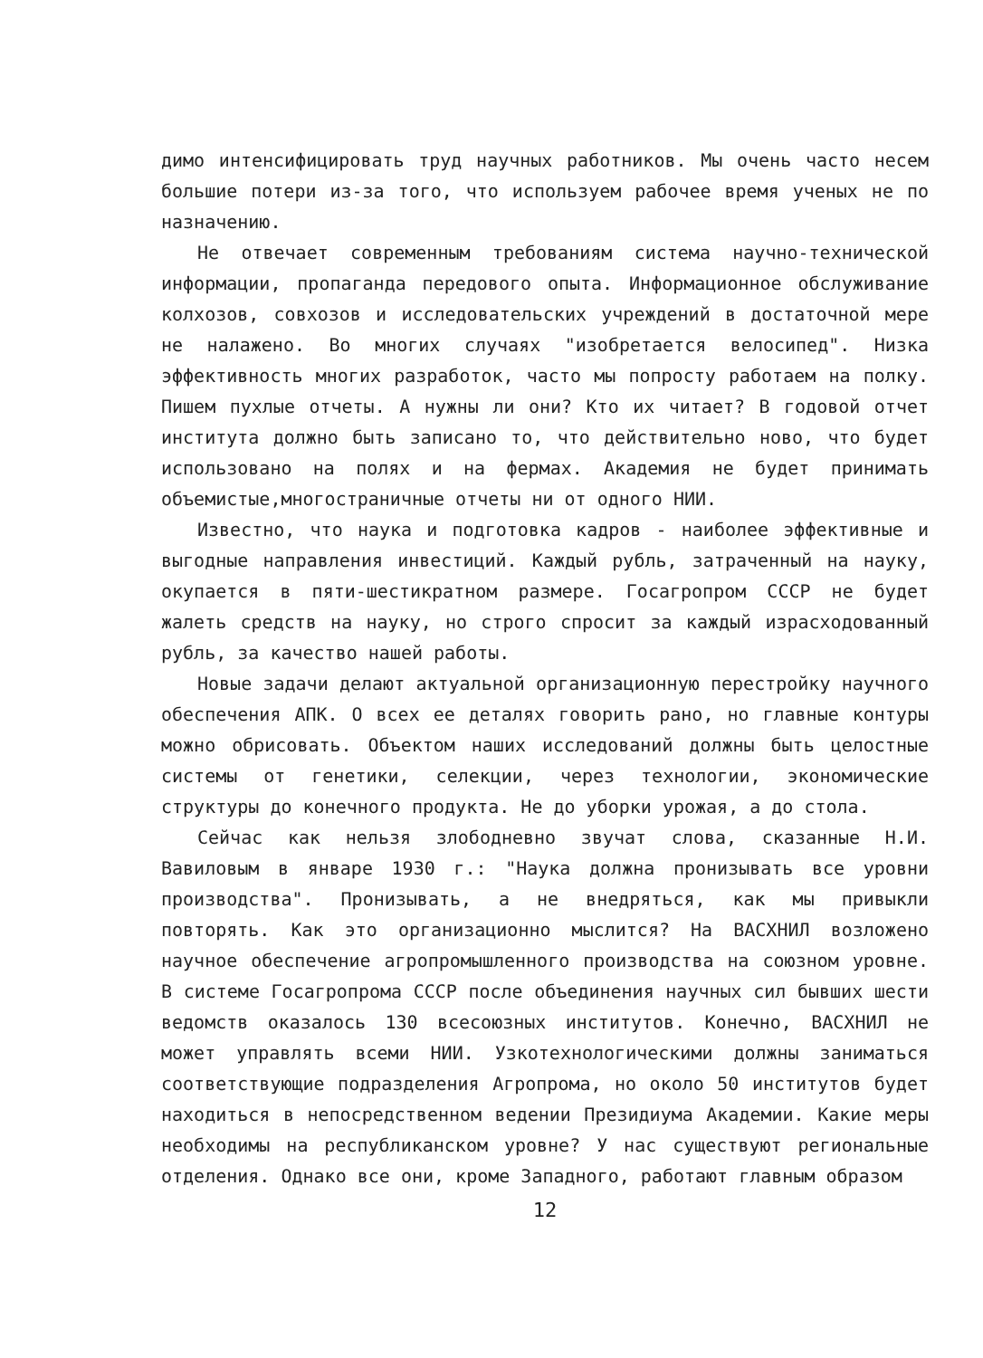димо интенсифицировать труд научных работников. Мы очень часто несем большие потери из-за того, что используем рабочее время ученых не по назначению.
Не отвечает современным требованиям система научно-технической информации, пропаганда передового опыта. Информационное обслуживание колхозов, совхозов и исследовательских учреждений в достаточной мере не налажено. Во многих случаях "изобретается велосипед". Низка эффективность многих разработок, часто мы попросту работаем на полку. Пишем пухлые отчеты. А нужны ли они? Кто их читает? В годовой отчет института должно быть записано то, что действительно ново, что будет использовано на полях и на фермах. Академия не будет принимать объемистые,многостраничные отчеты ни от одного НИИ.
Известно, что наука и подготовка кадров - наиболее эффективные и выгодные направления инвестиций. Каждый рубль, затраченный на науку, окупается в пяти-шестикратном размере. Госагропром СССР не будет жалеть средств на науку, но строго спросит за каждый израсходованный рубль, за качество нашей работы.
Новые задачи делают актуальной организационную перестройку научного обеспечения АПК. О всех ее деталях говорить рано, но главные контуры можно обрисовать. Объектом наших исследований должны быть целостные системы от генетики, селекции, через технологии, экономические структуры до конечного продукта. Не до уборки урожая, а до стола.
Сейчас как нельзя злободневно звучат слова, сказанные Н.И. Вавиловым в январе 1930 г.: "Наука должна пронизывать все уровни производства". Пронизывать, а не внедряться, как мы привыкли повторять. Как это организационно мыслится? На ВАСХНИЛ возложено научное обеспечение агропромышленного производства на союзном уровне. В системе Госагропрома СССР после объединения научных сил бывших шести ведомств оказалось 130 всесоюзных институтов. Конечно, ВАСХНИЛ не может управлять всеми НИИ. Узкотехнологическими должны заниматься соответствующие подразделения Агропрома, но около 50 институтов будет находиться в непосредственном ведении Президиума Академии. Какие меры необходимы на республиканском уровне? У нас существуют региональные отделения. Однако все они, кроме Западного, работают главным образом
12